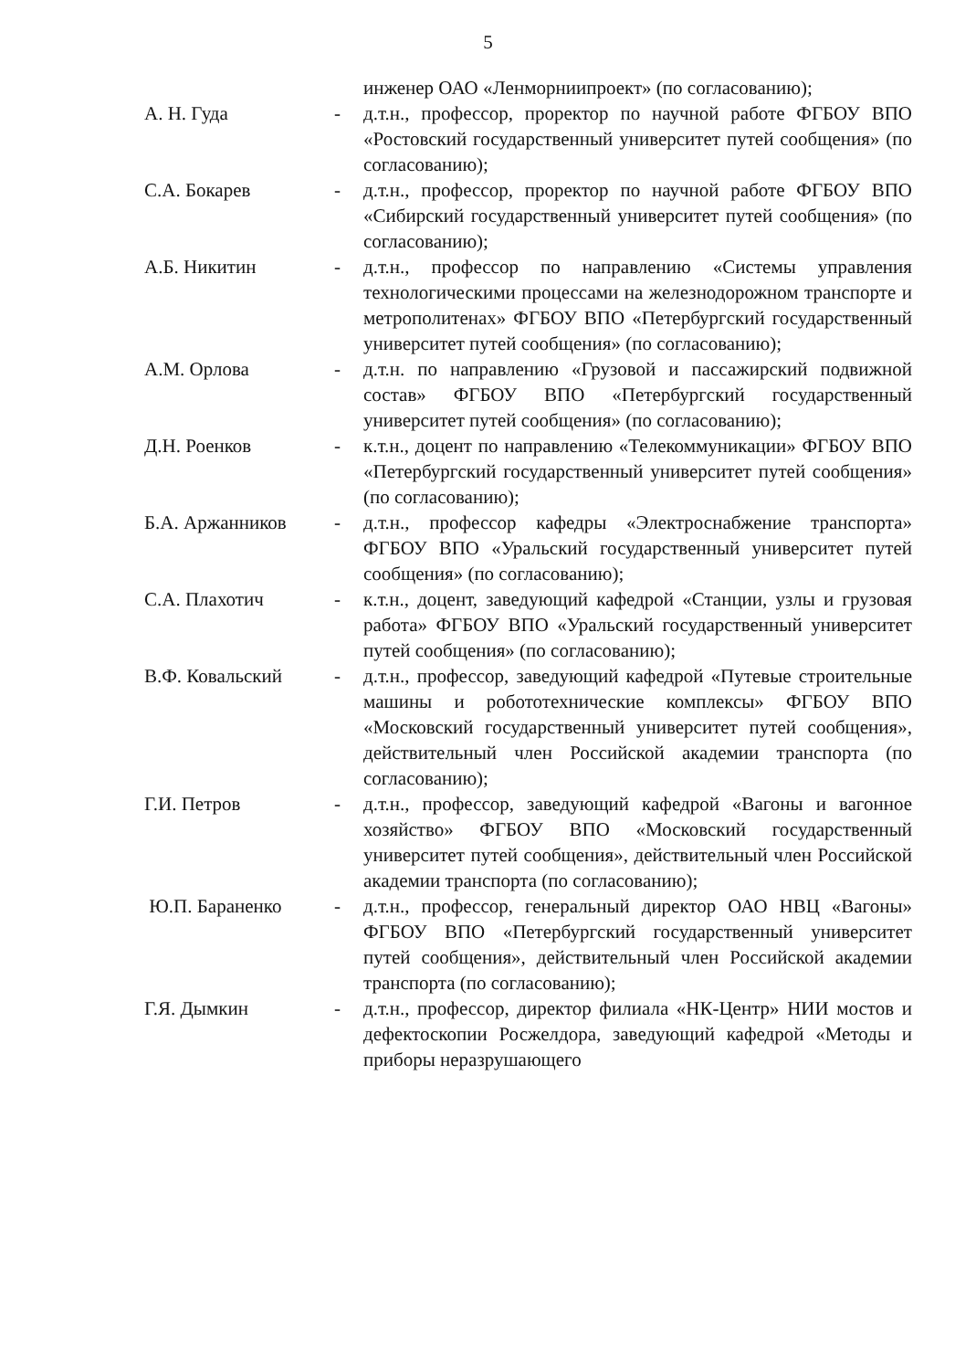5
инженер ОАО «Ленморниипроект» (по согласованию);
А. Н. Гуда - д.т.н., профессор, проректор по научной работе ФГБОУ ВПО «Ростовский государственный университет путей сообщения» (по согласованию);
С.А. Бокарев - д.т.н., профессор, проректор по научной работе ФГБОУ ВПО «Сибирский государственный университет путей сообщения» (по согласованию);
А.Б. Никитин - д.т.н., профессор по направлению «Системы управления технологическими процессами на железнодорожном транспорте и метрополитенах» ФГБОУ ВПО «Петербургский государственный университет путей сообщения» (по согласованию);
А.М. Орлова - д.т.н. по направлению «Грузовой и пассажирский подвижной состав» ФГБОУ ВПО «Петербургский государственный университет путей сообщения» (по согласованию);
Д.Н. Роенков - к.т.н., доцент по направлению «Телекоммуникации» ФГБОУ ВПО «Петербургский государственный университет путей сообщения» (по согласованию);
Б.А. Аржанников - д.т.н., профессор кафедры «Электроснабжение транспорта» ФГБОУ ВПО «Уральский государственный университет путей сообщения» (по согласованию);
С.А. Плахотич - к.т.н., доцент, заведующий кафедрой «Станции, узлы и грузовая работа» ФГБОУ ВПО «Уральский государственный университет путей сообщения» (по согласованию);
В.Ф. Ковальский - д.т.н., профессор, заведующий кафедрой «Путевые строительные машины и робототехнические комплексы» ФГБОУ ВПО «Московский государственный университет путей сообщения», действительный член Российской академии транспорта (по согласованию);
Г.И. Петров - д.т.н., профессор, заведующий кафедрой «Вагоны и вагонное хозяйство» ФГБОУ ВПО «Московский государственный университет путей сообщения», действительный член Российской академии транспорта (по согласованию);
Ю.П. Бараненко - д.т.н., профессор, генеральный директор ОАО НВЦ «Вагоны» ФГБОУ ВПО «Петербургский государственный университет путей сообщения», действительный член Российской академии транспорта (по согласованию);
Г.Я. Дымкин - д.т.н., профессор, директор филиала «НК-Центр» НИИ мостов и дефектоскопии Росжелдора, заведующий кафедрой «Методы и приборы неразрушающего